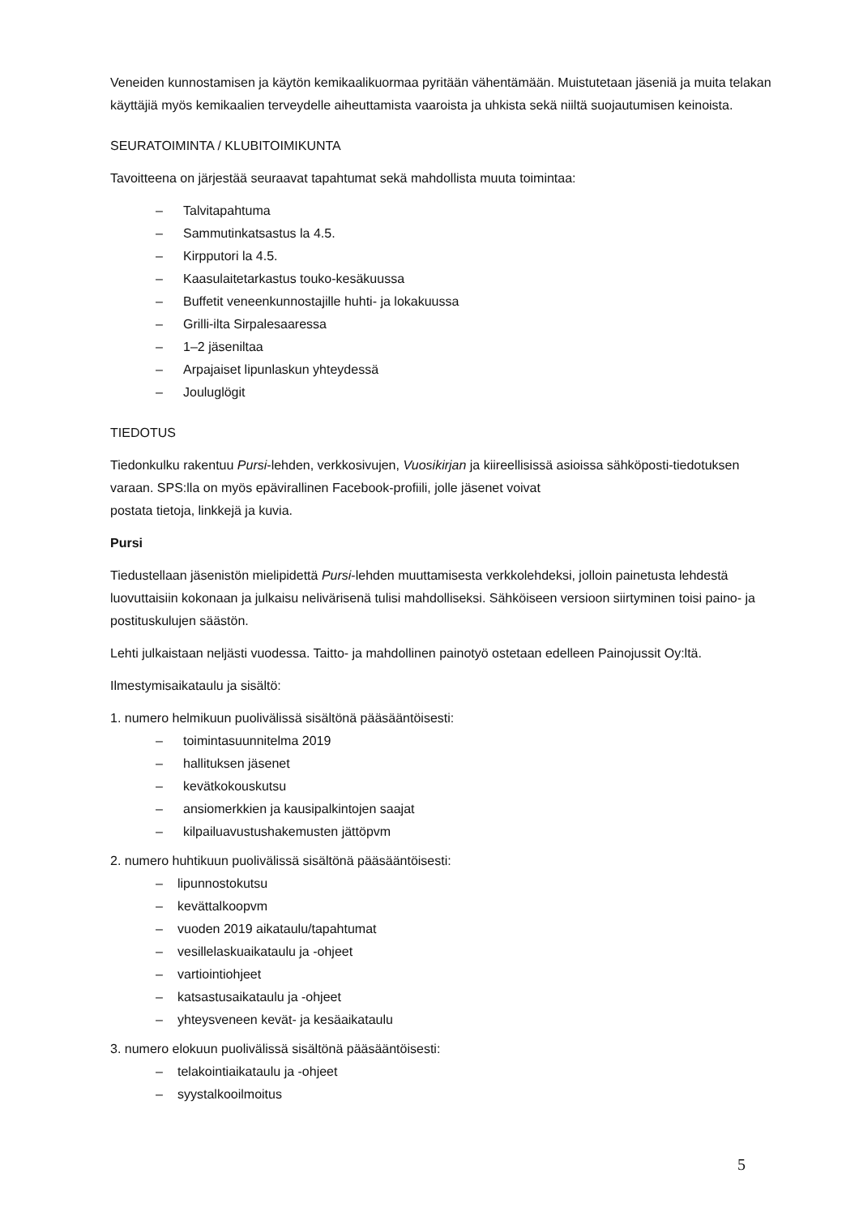Veneiden kunnostamisen ja käytön kemikaalikuormaa pyritään vähentämään. Muistutetaan jäseniä ja muita telakan käyttäjiä myös kemikaalien terveydelle aiheuttamista vaaroista ja uhkista sekä niiltä suojautumisen keinoista.
SEURATOIMINTA / KLUBITOIMIKUNTA
Tavoitteena on järjestää seuraavat tapahtumat sekä mahdollista muuta toimintaa:
– Talvitapahtuma
– Sammutinkatsastus la 4.5.
– Kirpputori la 4.5.
– Kaasulaitetarkastus touko-kesäkuussa
– Buffetit veneenkunnostajille huhti- ja lokakuussa
– Grilli-ilta Sirpalesaaressa
– 1–2 jäseniltaa
– Arpajaiset lipunlaskun yhteydessä
– Jouluglögit
TIEDOTUS
Tiedonkulku rakentuu Pursi-lehden, verkkosivujen, Vuosikirjan ja kiireellisissä asioissa sähköposti-tiedotuksen varaan. SPS:lla on myös epävirallinen Facebook-profiili, jolle jäsenet voivat
postata tietoja, linkkejä ja kuvia.
Pursi
Tiedustellaan jäsenistön mielipidettä Pursi-lehden muuttamisesta verkkolehdeksi, jolloin painetusta lehdestä luovuttaisiin kokonaan ja julkaisu nelivärisenä tulisi mahdolliseksi. Sähköiseen versioon siirtyminen toisi paino- ja postituskulujen säästön.
Lehti julkaistaan neljästi vuodessa. Taitto- ja mahdollinen painotyö ostetaan edelleen Painojussit Oy:ltä.
Ilmestymisaikataulu ja sisältö:
1. numero helmikuun puolivälissä sisältönä pääsääntöisesti:
– toimintasuunnitelma 2019
– hallituksen jäsenet
– kevätkokouskutsu
– ansiomerkkien ja kausipalkintojen saajat
– kilpailuavustushakemusten jättöpvm
2. numero huhtikuun puolivälissä sisältönä pääsääntöisesti:
– lipunnostokutsu
– kevättalkoopvm
– vuoden 2019 aikataulu/tapahtumat
– vesillelaskuaikataulu ja -ohjeet
– vartiointiohjeet
– katsastusaikataulu ja -ohjeet
– yhteysveneen kevät- ja kesäaikataulu
3. numero elokuun puolivälissä sisältönä pääsääntöisesti:
– telakointiaikataulu ja -ohjeet
– syystalkooilmoitus
5